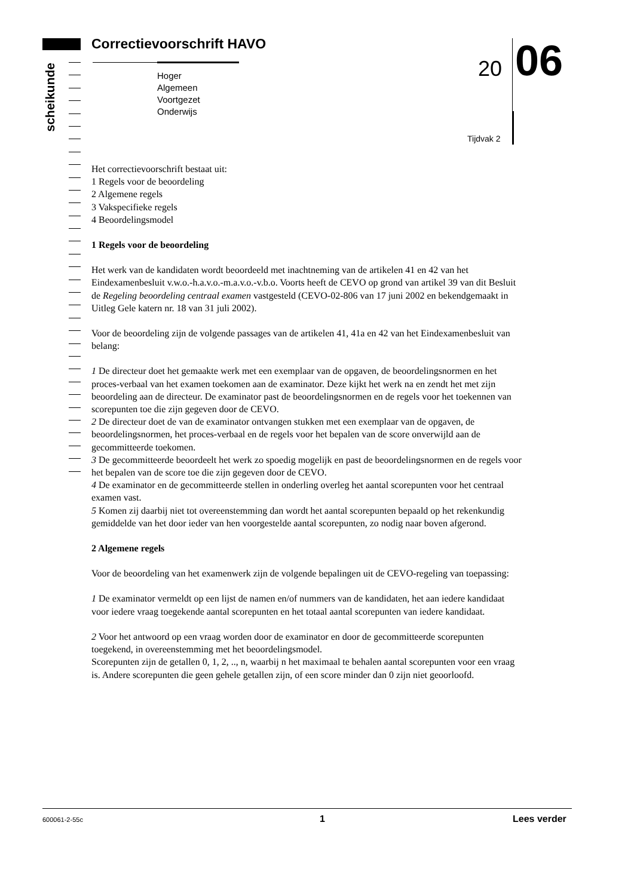scheikunde
Correctievoorschrift HAVO
Hoger
Algemeen
Voortgezet
Onderwijs
20 06
Tijdvak 2
Het correctievoorschrift bestaat uit:
1 Regels voor de beoordeling
2 Algemene regels
3 Vakspecifieke regels
4 Beoordelingsmodel
1 Regels voor de beoordeling
Het werk van de kandidaten wordt beoordeeld met inachtneming van de artikelen 41 en 42 van het Eindexamenbesluit v.w.o.-h.a.v.o.-m.a.v.o.-v.b.o. Voorts heeft de CEVO op grond van artikel 39 van dit Besluit de Regeling beoordeling centraal examen vastgesteld (CEVO-02-806 van 17 juni 2002 en bekendgemaakt in Uitleg Gele katern nr. 18 van 31 juli 2002).
Voor de beoordeling zijn de volgende passages van de artikelen 41, 41a en 42 van het Eindexamenbesluit van belang:
1 De directeur doet het gemaakte werk met een exemplaar van de opgaven, de beoordelingsnormen en het proces-verbaal van het examen toekomen aan de examinator. Deze kijkt het werk na en zendt het met zijn beoordeling aan de directeur. De examinator past de beoordelingsnormen en de regels voor het toekennen van scorepunten toe die zijn gegeven door de CEVO.
2 De directeur doet de van de examinator ontvangen stukken met een exemplaar van de opgaven, de beoordelingsnormen, het proces-verbaal en de regels voor het bepalen van de score onverwijld aan de gecommitteerde toekomen.
3 De gecommitteerde beoordeelt het werk zo spoedig mogelijk en past de beoordelingsnormen en de regels voor het bepalen van de score toe die zijn gegeven door de CEVO.
4 De examinator en de gecommitteerde stellen in onderling overleg het aantal scorepunten voor het centraal examen vast.
5 Komen zij daarbij niet tot overeenstemming dan wordt het aantal scorepunten bepaald op het rekenkundig gemiddelde van het door ieder van hen voorgestelde aantal scorepunten, zo nodig naar boven afgerond.
2 Algemene regels
Voor de beoordeling van het examenwerk zijn de volgende bepalingen uit de CEVO-regeling van toepassing:
1 De examinator vermeldt op een lijst de namen en/of nummers van de kandidaten, het aan iedere kandidaat voor iedere vraag toegekende aantal scorepunten en het totaal aantal scorepunten van iedere kandidaat.
2 Voor het antwoord op een vraag worden door de examinator en door de gecommitteerde scorepunten toegekend, in overeenstemming met het beoordelingsmodel.
Scorepunten zijn de getallen 0, 1, 2, .., n, waarbij n het maximaal te behalen aantal scorepunten voor een vraag is. Andere scorepunten die geen gehele getallen zijn, of een score minder dan 0 zijn niet geoorloofd.
600061-2-55c 1 Lees verder